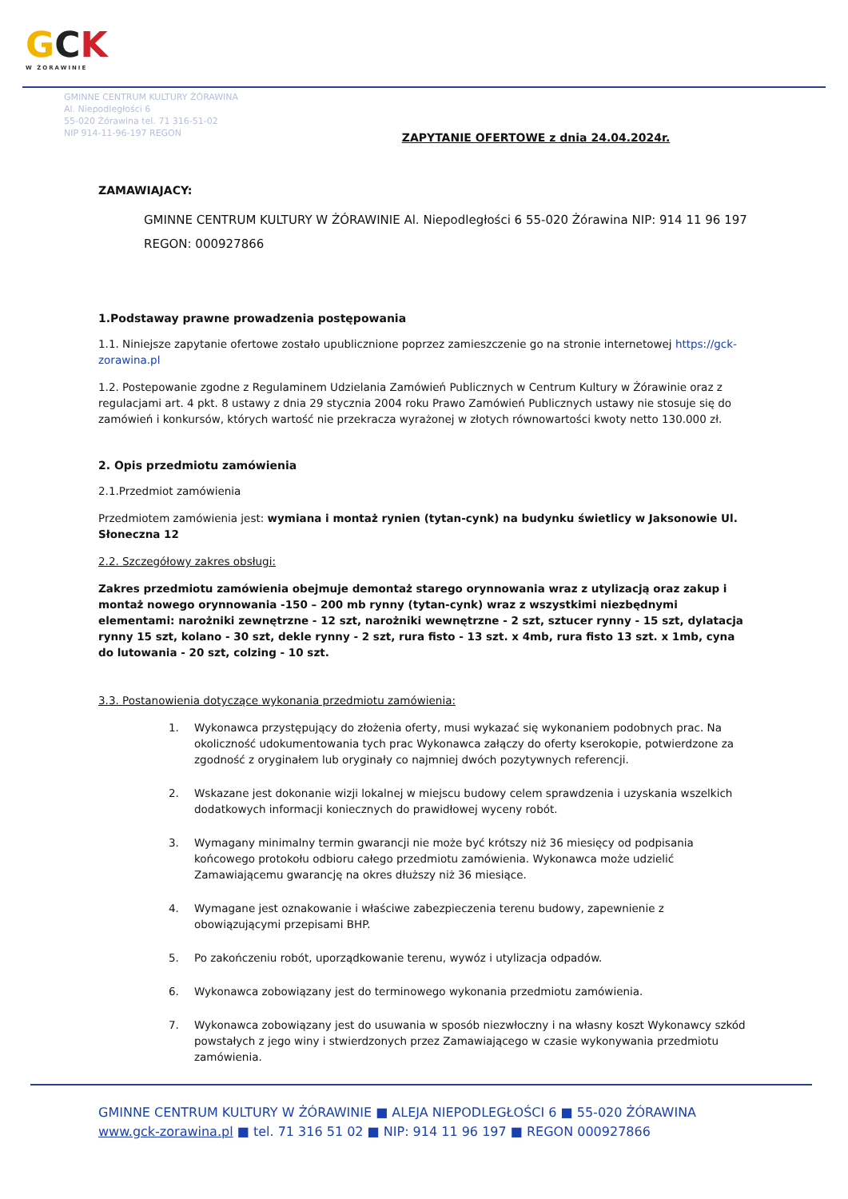GCK
W ŻORAWINIE
GMINNE CENTRUM KULTURY ŻÓRAWINA
Al. Niepodległości 6
55-020 Żórawina tel. 71 316-51-02
NIP 914-11-96-197 REGON
ZAPYTANIE OFERTOWE z dnia 24.04.2024r.
ZAMAWIAJACY:
GMINNE CENTRUM KULTURY W ŻÓRAWINIE Al. Niepodległości 6 55-020 Żórawina NIP: 914 11 96 197 REGON: 000927866
1.Podstaway prawne prowadzenia postępowania
1.1. Niniejsze zapytanie ofertowe zostało upublicznione poprzez zamieszczenie go na stronie internetowej https://gck-zorawina.pl
1.2. Postepowanie zgodne z Regulaminem Udzielania Zamówień Publicznych w Centrum Kultury w Żórawinie oraz z regulacjami art. 4 pkt. 8 ustawy z dnia 29 stycznia 2004 roku Prawo Zamówień Publicznych ustawy nie stosuje się do zamówień i konkursów, których wartość nie przekracza wyrażonej w złotych równowartości kwoty netto 130.000 zł.
2. Opis przedmiotu zamówienia
2.1.Przedmiot zamówienia
Przedmiotem zamówienia jest: wymiana i montaż rynien (tytan-cynk) na budynku świetlicy w Jaksonowie Ul. Słoneczna 12
2.2. Szczegółowy zakres obsługi:
Zakres przedmiotu zamówienia obejmuje demontaż starego orynnowania wraz z utylizacją oraz zakup i montaż nowego orynnowania -150 – 200 mb rynny (tytan-cynk) wraz z wszystkimi niezbędnymi elementami: narożniki zewnętrzne - 12 szt, narożniki wewnętrzne - 2 szt, sztucer rynny - 15 szt, dylatacja rynny 15 szt, kolano - 30 szt, dekle rynny - 2 szt, rura fisto - 13 szt. x 4mb, rura fisto 13 szt. x 1mb, cyna do lutowania - 20 szt, colzing - 10 szt.
3.3. Postanowienia dotyczące wykonania przedmiotu zamówienia:
1. Wykonawca przystępujący do złożenia oferty, musi wykazać się wykonaniem podobnych prac. Na okoliczność udokumentowania tych prac Wykonawca załączy do oferty kserokopie, potwierdzone za zgodność z oryginałem lub oryginały co najmniej dwóch pozytywnych referencji.
2. Wskazane jest dokonanie wizji lokalnej w miejscu budowy celem sprawdzenia i uzyskania wszelkich dodatkowych informacji koniecznych do prawidłowej wyceny robót.
3. Wymagany minimalny termin gwarancji nie może być krótszy niż 36 miesięcy od podpisania końcowego protokołu odbioru całego przedmiotu zamówienia. Wykonawca może udzielić Zamawiającemu gwarancję na okres dłuższy niż 36 miesiące.
4. Wymagane jest oznakowanie i właściwe zabezpieczenia terenu budowy, zapewnienie z obowiązującymi przepisami BHP.
5. Po zakończeniu robót, uporządkowanie terenu, wywóz i utylizacja odpadów.
6. Wykonawca zobowiązany jest do terminowego wykonania przedmiotu zamówienia.
7. Wykonawca zobowiązany jest do usuwania w sposób niezwłoczny i na własny koszt Wykonawcy szkód powstałych z jego winy i stwierdzonych przez Zamawiającego w czasie wykonywania przedmiotu zamówienia.
GMINNE CENTRUM KULTURY W ŻÓRAWINIE ■ ALEJA NIEPODLEGŁOŚCI 6 ■ 55-020 ŻÓRAWINA
www.gck-zorawina.pl ■ tel. 71 316 51 02 ■ NIP: 914 11 96 197 ■ REGON 000927866